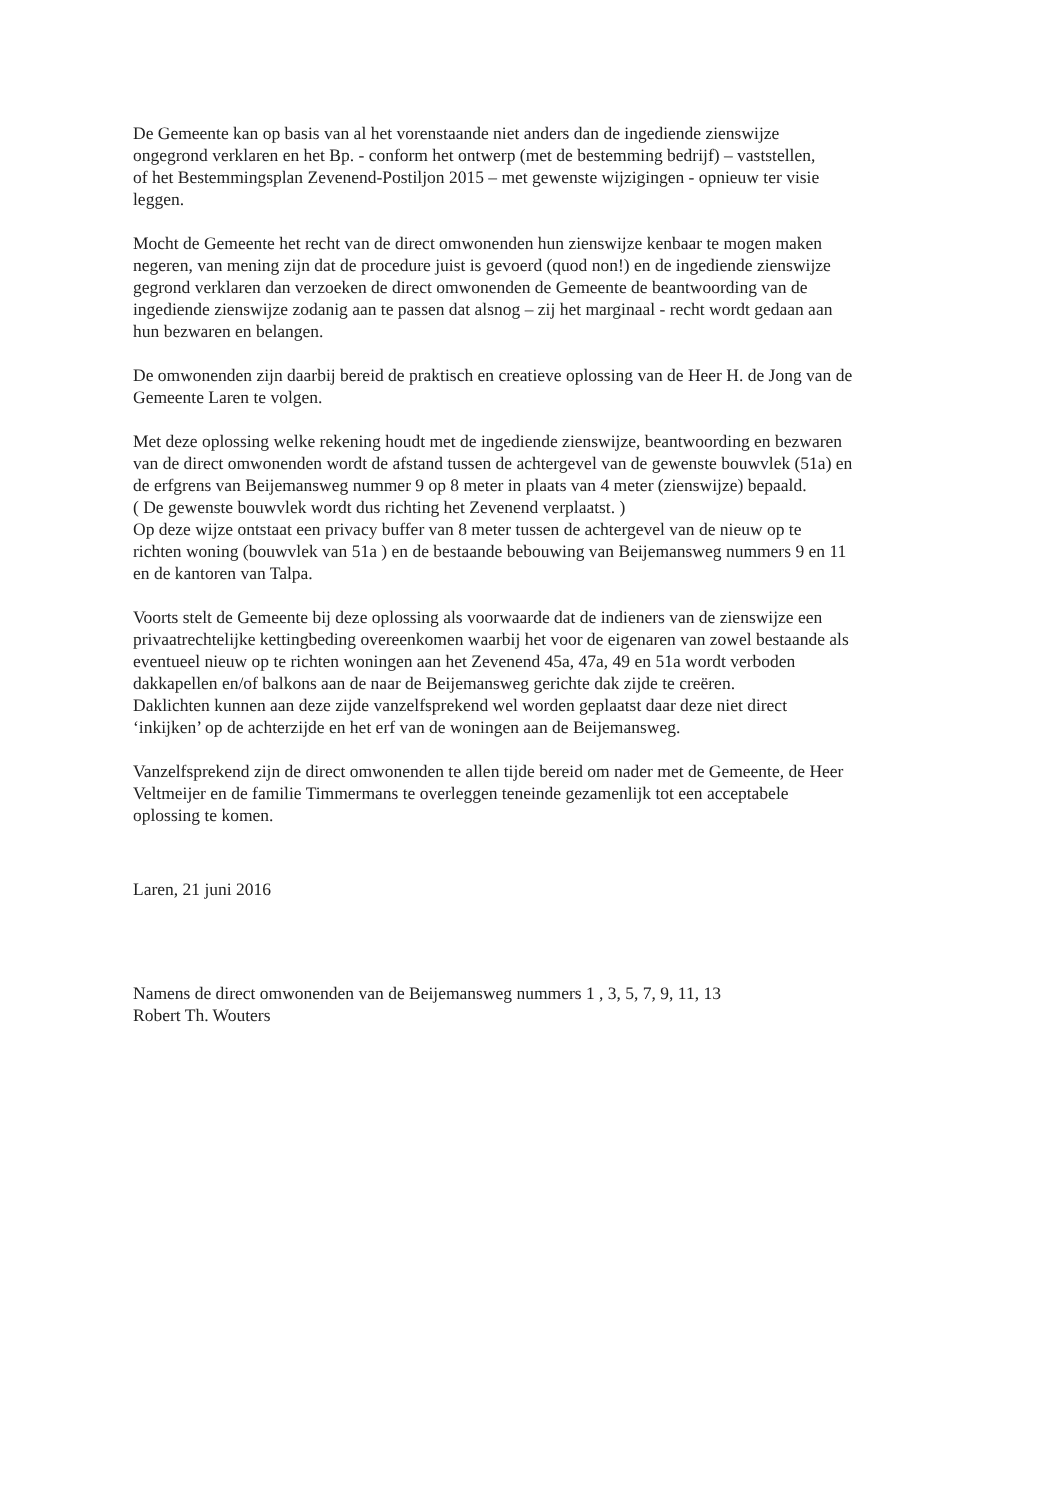De Gemeente kan op basis van al het vorenstaande niet anders dan de ingediende zienswijze
ongegrond verklaren en het Bp. - conform het ontwerp (met de bestemming bedrijf) – vaststellen,
of het Bestemmingsplan Zevenend-Postiljon 2015 – met gewenste wijzigingen - opnieuw ter visie
leggen.
Mocht de Gemeente het recht van de direct omwonenden hun zienswijze kenbaar te mogen maken
negeren, van mening zijn dat de procedure juist is gevoerd (quod non!) en de ingediende zienswijze
gegrond verklaren dan verzoeken de direct omwonenden de Gemeente de beantwoording van de
ingediende zienswijze zodanig aan te passen dat alsnog – zij het marginaal - recht wordt gedaan aan
hun bezwaren en belangen.
De omwonenden zijn daarbij bereid de praktisch en creatieve oplossing van de Heer H. de Jong van de
Gemeente Laren te volgen.
Met deze oplossing welke rekening houdt met de ingediende zienswijze, beantwoording en bezwaren
van de direct omwonenden wordt de afstand tussen de achtergevel van de gewenste bouwvlek (51a) en
de erfgrens van Beijemansweg nummer 9 op 8 meter in plaats van 4 meter (zienswijze) bepaald.
( De gewenste bouwvlek wordt dus richting het Zevenend verplaatst. )
Op deze wijze ontstaat een privacy buffer van 8 meter tussen de achtergevel van de nieuw op te
richten woning (bouwvlek van 51a ) en de bestaande bebouwing van Beijemansweg nummers 9 en 11
en de kantoren van Talpa.
Voorts stelt de Gemeente bij deze oplossing als voorwaarde dat de indieners van de zienswijze een
privaatrechtelijke kettingbeding overeenkomen waarbij het voor de eigenaren van zowel bestaande als
eventueel nieuw op te richten woningen aan het Zevenend 45a, 47a, 49 en 51a wordt verboden
dakkapellen en/of balkons aan de naar de Beijemansweg gerichte dak zijde te creëren.
Daklichten kunnen aan deze zijde vanzelfsprekend wel worden geplaatst daar deze niet direct
‘inkijken’ op de achterzijde en het erf van de woningen aan de Beijemansweg.
Vanzelfsprekend zijn de direct omwonenden te allen tijde bereid om nader met de Gemeente, de Heer
Veltmeijer en de familie Timmermans te overleggen teneinde gezamenlijk tot een acceptabele
oplossing te komen.
Laren, 21 juni 2016
Namens de direct omwonenden van de Beijemansweg nummers 1 , 3, 5, 7, 9, 11, 13
Robert Th. Wouters